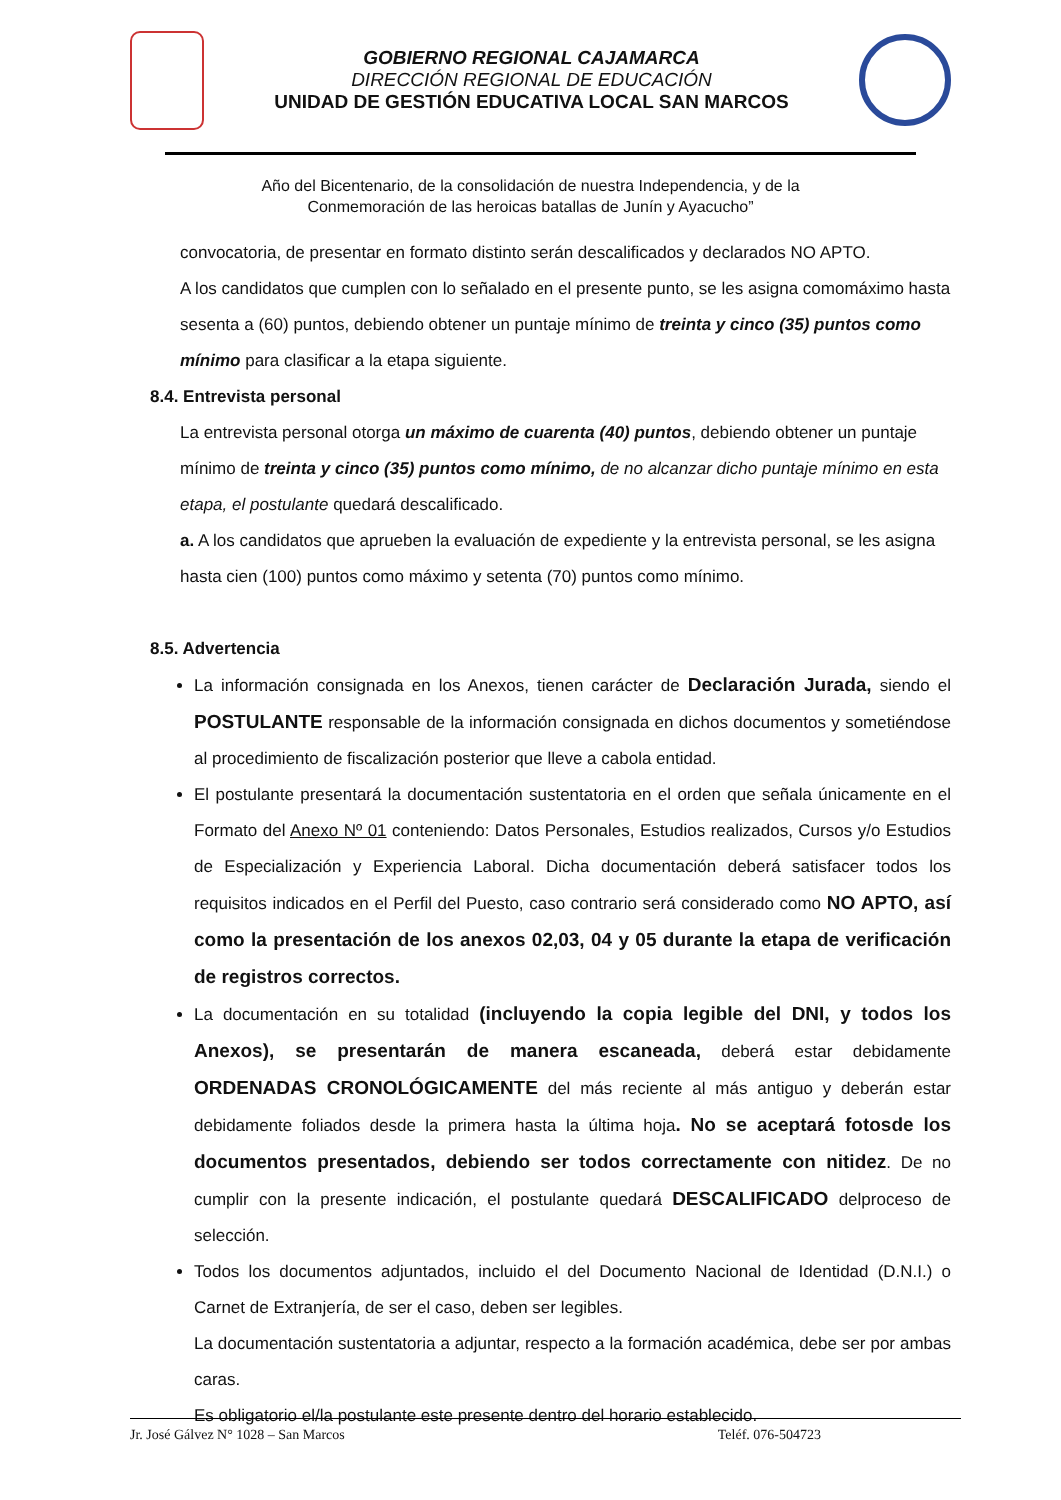GOBIERNO REGIONAL CAJAMARCA
DIRECCIÓN REGIONAL DE EDUCACIÓN
UNIDAD DE GESTIÓN EDUCATIVA LOCAL SAN MARCOS
Año del Bicentenario, de la consolidación de nuestra Independencia, y de la
Conmemoración de las heroicas batallas de Junín y Ayacucho”
convocatoria, de presentar en formato distinto serán descalificados y declarados NO APTO.
A los candidatos que cumplen con lo señalado en el presente punto, se les asigna comomáximo hasta sesenta a (60) puntos, debiendo obtener un puntaje mínimo de treinta y cinco (35) puntos como mínimo para clasificar a la etapa siguiente.
8.4. Entrevista personal
La entrevista personal otorga un máximo de cuarenta (40) puntos, debiendo obtener un puntaje mínimo de treinta y cinco (35) puntos como mínimo, de no alcanzar dicho puntaje mínimo en esta etapa, el postulante quedará descalificado.
a. A los candidatos que aprueben la evaluación de expediente y la entrevista personal, se les asigna hasta cien (100) puntos como máximo y setenta (70) puntos como mínimo.
8.5. Advertencia
La información consignada en los Anexos, tienen carácter de Declaración Jurada, siendo el POSTULANTE responsable de la información consignada en dichos documentos y sometiéndose al procedimiento de fiscalización posterior que lleve a cabola entidad.
El postulante presentará la documentación sustentatoria en el orden que señala únicamente en el Formato del Anexo Nº 01 conteniendo: Datos Personales, Estudios realizados, Cursos y/o Estudios de Especialización y Experiencia Laboral. Dicha documentación deberá satisfacer todos los requisitos indicados en el Perfil del Puesto, caso contrario será considerado como NO APTO, así como la presentación de los anexos 02,03, 04 y 05 durante la etapa de verificación de registros correctos.
La documentación en su totalidad (incluyendo la copia legible del DNI, y todos los Anexos), se presentarán de manera escaneada, deberá estar debidamente ORDENADAS CRONOLÓGICAMENTE del más reciente al más antiguo y deberán estar debidamente foliados desde la primera hasta la última hoja. No se aceptará fotosde los documentos presentados, debiendo ser todos correctamente con nitidez. De no cumplir con la presente indicación, el postulante quedará DESCALIFICADO delproceso de selección.
Todos los documentos adjuntados, incluido el del Documento Nacional de Identidad (D.N.I.) o Carnet de Extranjería, de ser el caso, deben ser legibles.
La documentación sustentatoria a adjuntar, respecto a la formación académica, debe ser por ambas caras.
Es obligatorio el/la postulante este presente dentro del horario establecido.
Jr. José Gálvez N° 1028 – San Marcos Teléf. 076-504723